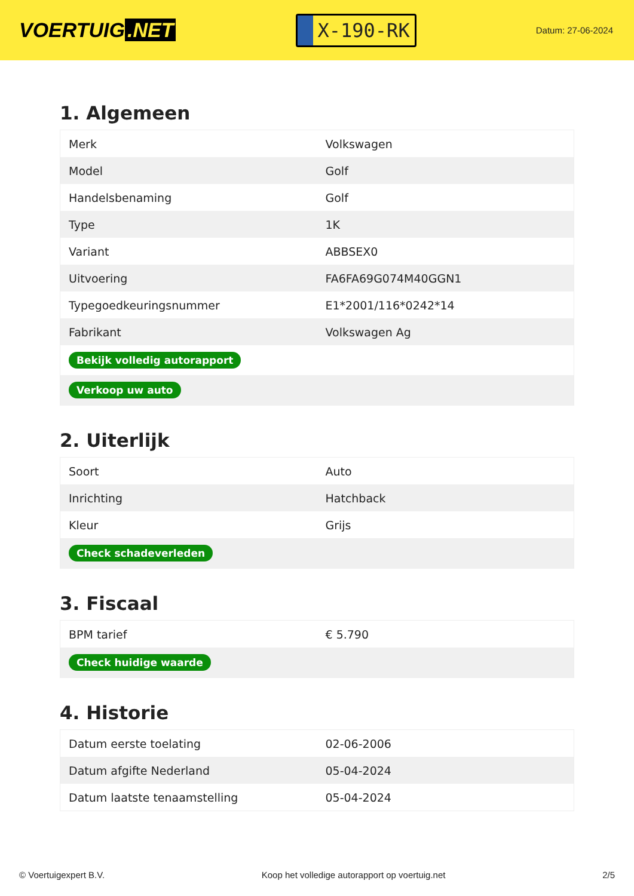VOERTUIG.NET
X-190-RK
Datum: 27-06-2024
1. Algemeen
| Merk | Volkswagen |
| Model | Golf |
| Handelsbenaming | Golf |
| Type | 1K |
| Variant | ABBSEX0 |
| Uitvoering | FA6FA69G074M40GGN1 |
| Typegoedkeuringsnummer | E1*2001/116*0242*14 |
| Fabrikant | Volkswagen Ag |
| Bekijk volledig autorapport | |
| Verkoop uw auto | |
2. Uiterlijk
| Soort | Auto |
| Inrichting | Hatchback |
| Kleur | Grijs |
| Check schadeverleden | |
3. Fiscaal
| BPM tarief | € 5.790 |
| Check huidige waarde | |
4. Historie
| Datum eerste toelating | 02-06-2006 |
| Datum afgifte Nederland | 05-04-2024 |
| Datum laatste tenaamstelling | 05-04-2024 |
© Voertuigexpert B.V. Koop het volledige autorapport op voertuig.net 2/5